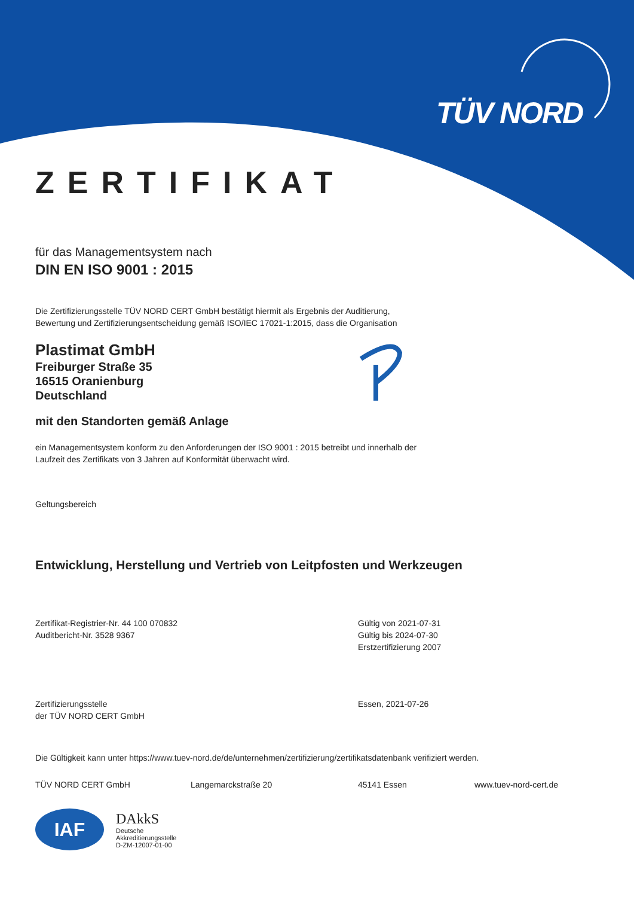TÜV NORD
ZERTIFIKAT
für das Managementsystem nach
DIN EN ISO 9001 : 2015
Die Zertifizierungsstelle TÜV NORD CERT GmbH bestätigt hiermit als Ergebnis der Auditierung,
Bewertung und Zertifizierungsentscheidung gemäß ISO/IEC 17021-1:2015, dass die Organisation
Plastimat GmbH
Freiburger Straße 35
16515 Oranienburg
Deutschland
mit den Standorten gemäß Anlage
ein Managementsystem konform zu den Anforderungen der ISO 9001 : 2015 betreibt und innerhalb der
Laufzeit des Zertifikats von 3 Jahren auf Konformität überwacht wird.
Geltungsbereich
Entwicklung, Herstellung und Vertrieb von Leitpfosten und Werkzeugen
Zertifikat-Registrier-Nr. 44 100 070832
Auditbericht-Nr. 3528 9367
Gültig von 2021-07-31
Gültig bis 2024-07-30
Erstzertifizierung 2007
Zertifizierungsstelle
der TÜV NORD CERT GmbH
Essen, 2021-07-26
Die Gültigkeit kann unter https://www.tuev-nord.de/de/unternehmen/zertifizierung/zertifikatsdatenbank verifiziert werden.
TÜV NORD CERT GmbH Langemarckstraße 20 45141 Essen www.tuev-nord-cert.de
IAF
DAkkS
Deutsche
Akkreditierungsstelle
D-ZM-12007-01-00